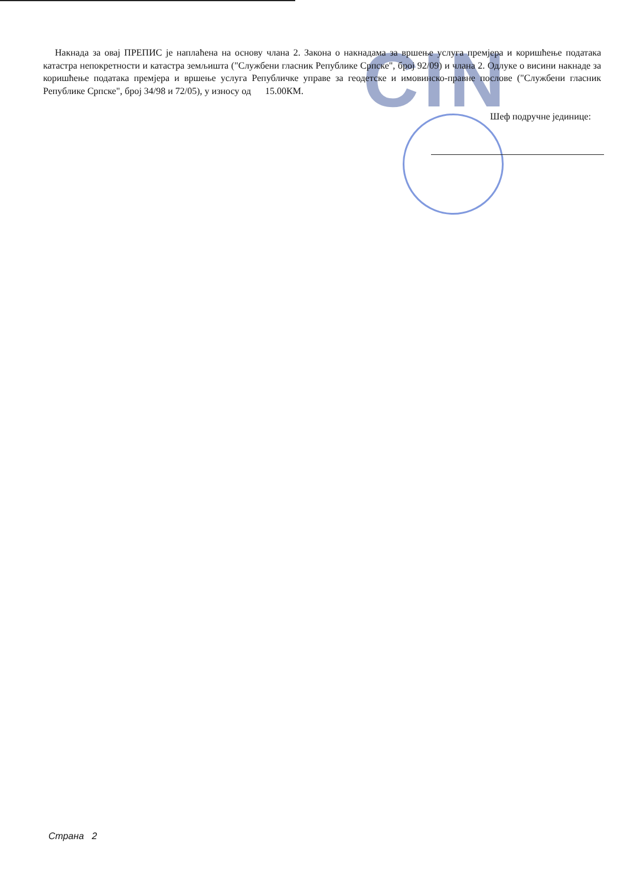CIN
Накнада за овај ПРЕПИС је наплаћена на основу члана 2. Закона о накнадама за вршење услуга премјера и коришћење података катастра непокретности и катастра земљишта ("Службени гласник Републике Српске", број 92/09) и члана 2. Одлуке о висини накнаде за коришћење података премјера и вршење услуга Републичке управе за геодетске и имовинско-правне послове ("Службени гласник Републике Српске", број 34/98 и 72/05), у износу од 15.00КМ.
Шеф подручне јединице:
Страна 2